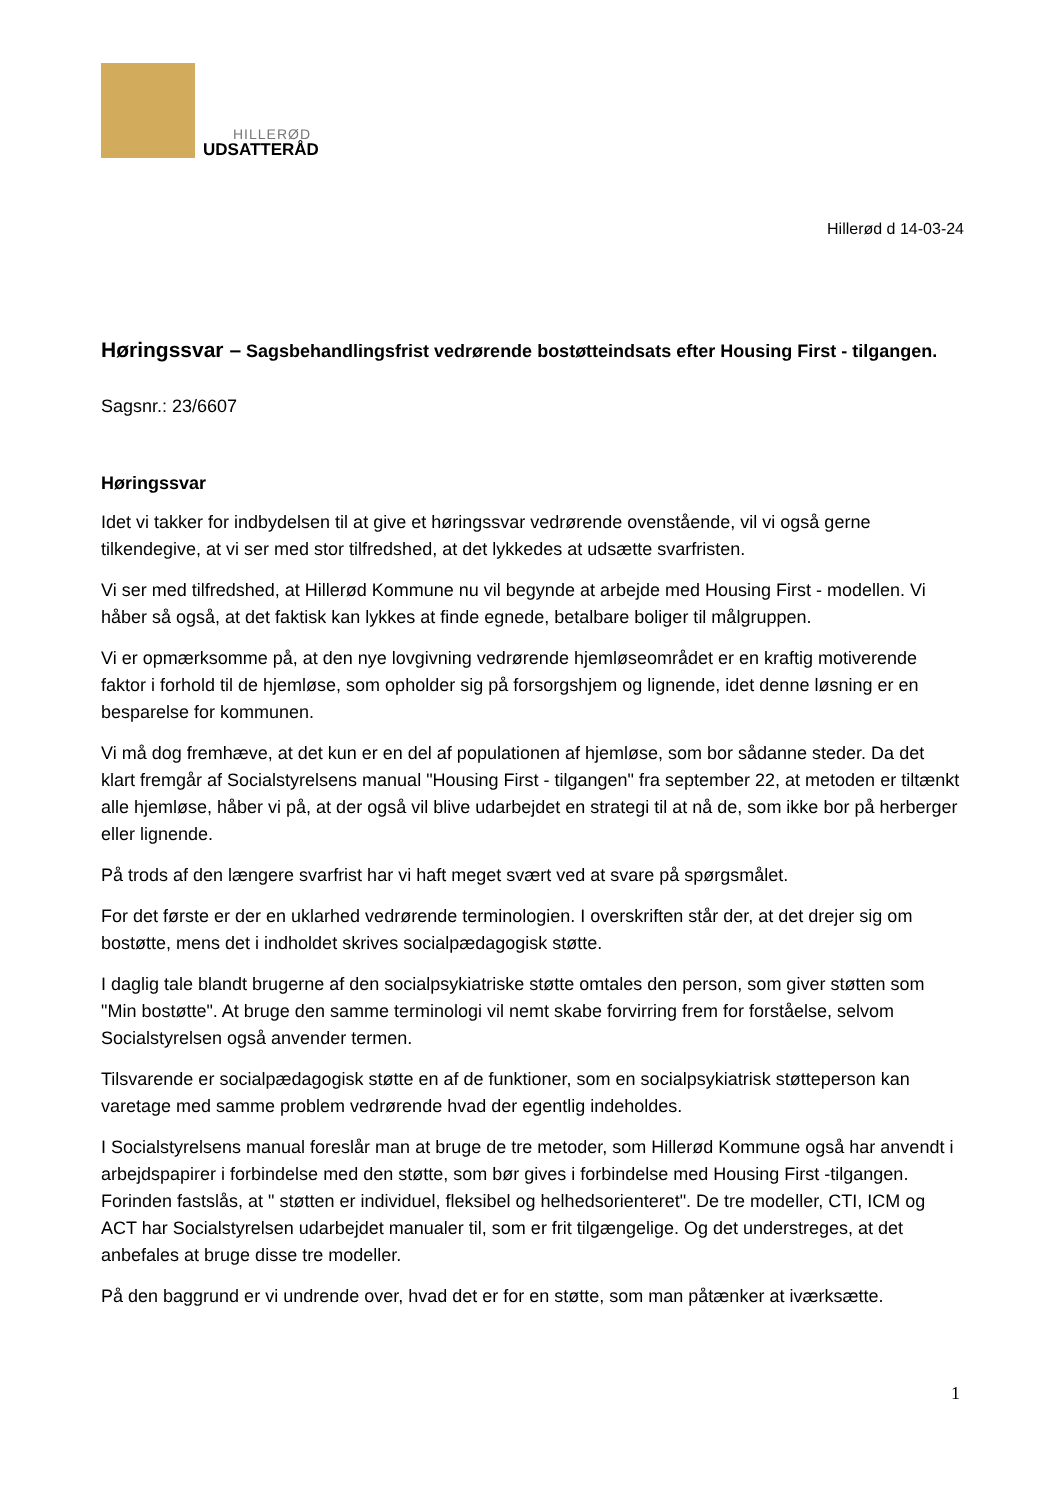HILLERØD
UDSATTERÅD
Hillerød d 14-03-24
Høringssvar – Sagsbehandlingsfrist vedrørende bostøtteindsats efter Housing First - tilgangen.
Sagsnr.: 23/6607
Høringssvar
Idet vi takker for indbydelsen til at give et høringssvar vedrørende ovenstående, vil vi også gerne tilkendegive, at vi ser med stor tilfredshed, at det lykkedes at udsætte svarfristen.
Vi ser med tilfredshed, at Hillerød Kommune nu vil begynde at arbejde med Housing First - modellen. Vi håber så også, at det faktisk kan lykkes at finde egnede, betalbare boliger til målgruppen.
Vi er opmærksomme på, at den nye lovgivning vedrørende hjemløseområdet er en kraftig motiverende faktor i forhold til de hjemløse, som opholder sig på forsorgshjem og lignende, idet denne løsning er en besparelse for kommunen.
Vi må dog fremhæve, at det kun er en del af populationen af hjemløse, som bor sådanne steder. Da det klart fremgår af Socialstyrelsens manual "Housing First - tilgangen" fra september 22, at metoden er tiltænkt alle hjemløse, håber vi på, at der også vil blive udarbejdet en strategi til at nå de, som ikke bor på herberger eller lignende.
På trods af den længere svarfrist har vi haft meget svært ved at svare på spørgsmålet.
For det første er der en uklarhed vedrørende terminologien. I overskriften står der, at det drejer sig om bostøtte, mens det i indholdet skrives socialpædagogisk støtte.
I daglig tale blandt brugerne af den socialpsykiatriske støtte omtales den person, som giver støtten som "Min bostøtte". At bruge den samme terminologi vil nemt skabe forvirring frem for forståelse, selvom Socialstyrelsen også anvender termen.
Tilsvarende er socialpædagogisk støtte en af de funktioner, som en socialpsykiatrisk støtteperson kan varetage med samme problem vedrørende hvad der egentlig indeholdes.
I Socialstyrelsens manual foreslår man at bruge de tre metoder, som Hillerød Kommune også har anvendt i arbejdspapirer i forbindelse med den støtte, som bør gives i forbindelse med Housing First -tilgangen. Forinden fastslås, at " støtten er individuel, fleksibel og helhedsorienteret". De tre modeller, CTI, ICM og ACT har Socialstyrelsen udarbejdet manualer til, som er frit tilgængelige. Og det understreges, at det anbefales at bruge disse tre modeller.
På den baggrund er vi undrende over, hvad det er for en støtte, som man påtænker at iværksætte.
1